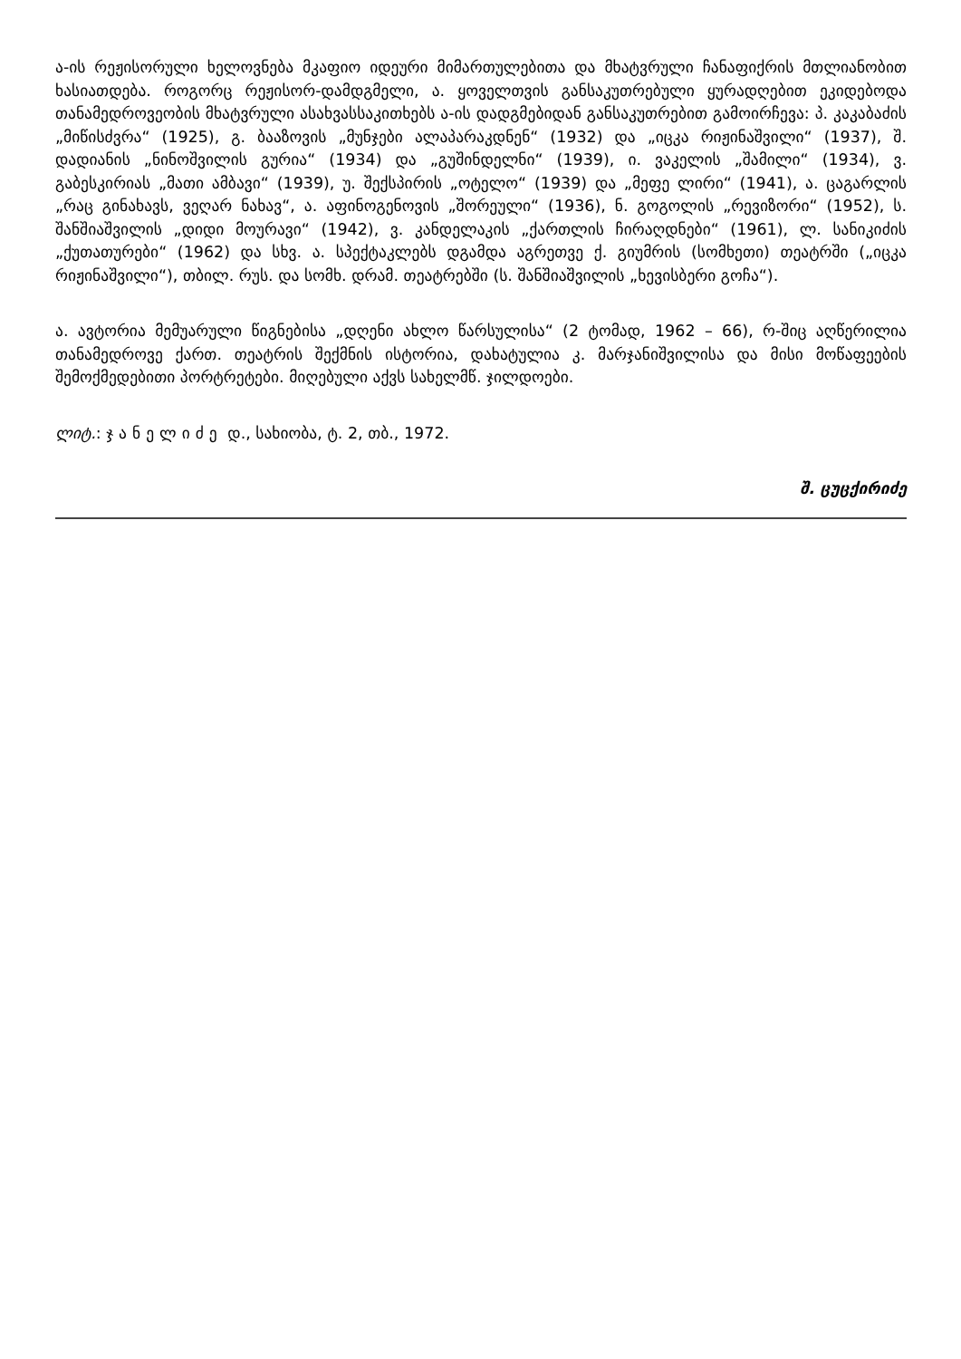ა-ის რეჟისორული ხელოვნება მკაფიო იდეური მიმართულებითა და მხატვრული ჩანაფიქრის მთლიანობით ხასიათდება. როგორც რეჟისორ-დამდგმელი, ა. ყოველთვის განსაკუთრებული ყურადღებით ეკიდებოდა თანამედროვეობის მხატვრული ასახვასსაკითხებს ა-ის დადგმებიდან განსაკუთრებით გამოირჩევა: პ. კაკაბაძის „მიწისძვრა“ (1925), გ. ბააზოვის „მუნჯები ალაპარაკდნენ“ (1932) და „იცკა რიჟინაშვილი“ (1937), შ. დადიანის „ნინოშვილის გურია“ (1934) და „გუშინდელნი“ (1939), ი. ვაკელის „შამილი“ (1934), ვ. გაბესკირიას „მათი ამბავი“ (1939), უ. შექსპირის „ოტელო“ (1939) და „მეფე ლირი“ (1941), ა. ცაგარლის „რაც გინახავს, ვეღარ ნახავ“, ა. აფინოგენოვის „შორეული“ (1936), ნ. გოგოლის „რევიზორი“ (1952), ს. შანშიაშვილის „დიდი მოურავი“ (1942), ვ. კანდელაკის „ქართლის ჩირაღდნები“ (1961), ლ. სანიკიძის „ქუთათურები“ (1962) და სხვ. ა. სპექტაკლებს დგამდა აგრეთვე ქ. გიუმრის (სომხეთი) თეატრში („იცკა რიჟინაშვილი“), თბილ. რუს. და სომხ. დრამ. თეატრებში (ს. შანშიაშვილის „ხევისბერი გოჩა“).
ა. ავტორია მემუარული წიგნებისა „დღენი ახლო წარსულისა“ (2 ტომად, 1962 – 66), რ-შიც აღწერილია თანამედროვე ქართ. თეატრის შექმნის ისტორია, დახატულია კ. მარჯანიშვილისა და მისი მოწაფეების შემოქმედებითი პორტრეტები. მიღებული აქვს სახელმწ. ჯილდოები.
ლიტ.: ჯანელიძე დ., სახიობა, ტ. 2, თბ., 1972.
შ. ცუცქირიძე